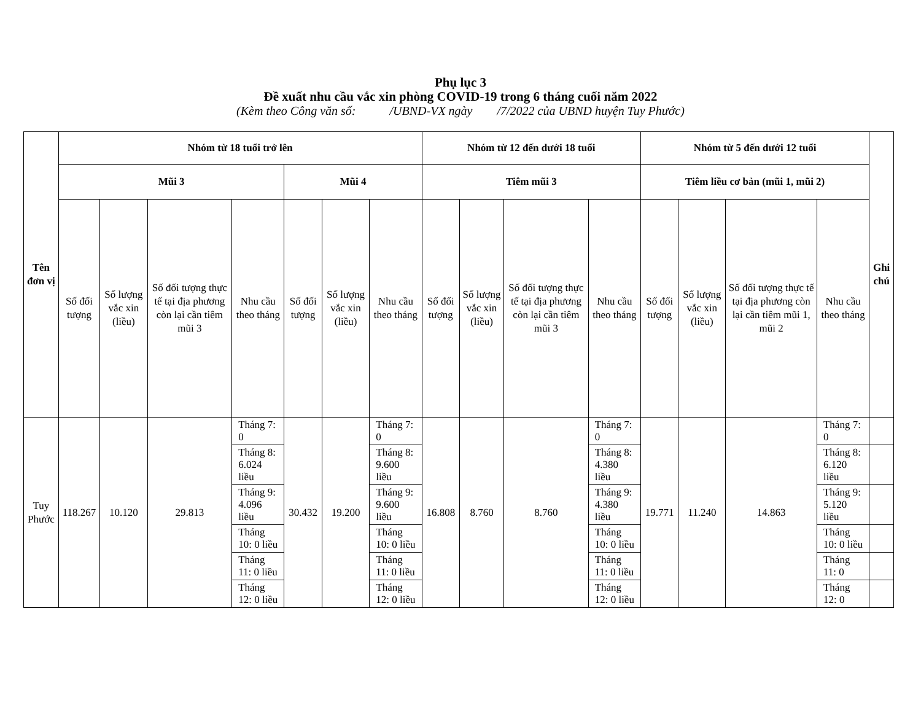Phụ lục 3
Đề xuất nhu cầu vắc xin phòng COVID-19 trong 6 tháng cuối năm 2022
(Kèm theo Công văn số: /UBND-VX ngày /7/2022 của UBND huyện Tuy Phước)
| Tên đơn vị | Nhóm từ 18 tuổi trở lên | | | | | | | Nhóm từ 12 đến dưới 18 tuổi | | | | Nhóm từ 5 đến dưới 12 tuổi | | | | Ghi chú |
| --- | --- | --- | --- | --- | --- | --- | --- | --- | --- | --- | --- | --- | --- | --- | --- | --- |
| | Mũi 3 | | | | Mũi 4 | | | Tiêm mũi 3 | | | | Tiêm liều cơ bản (mũi 1, mũi 2) | | | | |
| | Số đối tượng | Số lượng vắc xin (liều) | Số đối tượng thực tế tại địa phương còn lại cần tiêm mũi 3 | Nhu cầu theo tháng | Số đối tượng | Số lượng vắc xin (liều) | Nhu cầu theo tháng | Số đối tượng | Số lượng vắc xin (liều) | Số đối tượng thực tế tại địa phương còn lại cần tiêm mũi 3 | Nhu cầu theo tháng | Số đối tượng | Số lượng vắc xin (liều) | Số đối tượng thực tế tại địa phương còn lại cần tiêm mũi 1, mũi 2 | Nhu cầu theo tháng | |
| Tuy Phước | 118.267 | 10.120 | 29.813 | Tháng 7: 0 | 30.432 | 19.200 | Tháng 7: 0 | 16.808 | 8.760 | 8.760 | Tháng 7: 0 | 19.771 | 11.240 | 14.863 | Tháng 7: 0 | |
| | | | | Tháng 8: 6.024 liều | | | Tháng 8: 9.600 liều | | | | Tháng 8: 4.380 liều | | | | Tháng 8: 6.120 liều | |
| | | | | Tháng 9: 4.096 liều | | | Tháng 9: 9.600 liều | | | | Tháng 9: 4.380 liều | | | | Tháng 9: 5.120 liều | |
| | | | | Tháng 10: 0 liều | | | Tháng 10: 0 liều | | | | Tháng 10: 0 liều | | | | Tháng 10: 0 liều | |
| | | | | Tháng 11: 0 liều | | | Tháng 11: 0 liều | | | | Tháng 11: 0 liều | | | | Tháng 11: 0 | |
| | | | | Tháng 12: 0 liều | | | Tháng 12: 0 liều | | | | Tháng 12: 0 liều | | | | Tháng 12: 0 | |